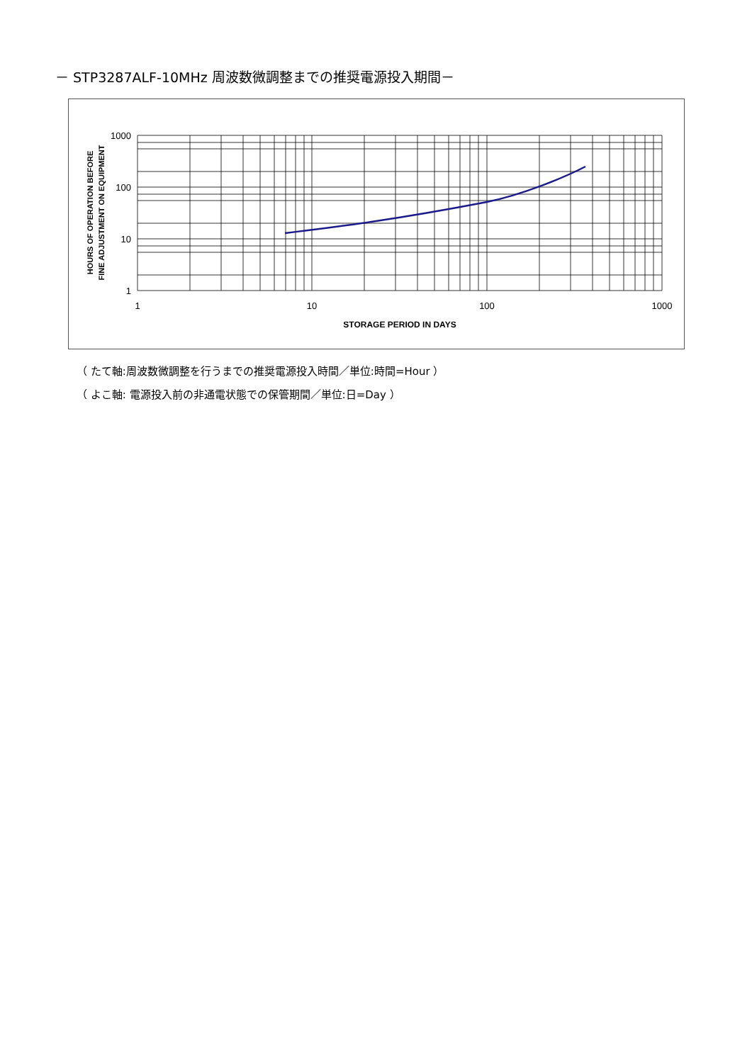－ STP3287ALF-10MHz 周波数微調整までの推奨電源投入期間－
1000
100
10
1
1
10
100
1000
STORAGE PERIOD IN DAYS
HOURS OF OPERATION BEFORE
FINE ADJUSTMENT ON EQUIPMENT
（ たて軸:周波数微調整を行うまでの推奨電源投入時間／単位:時間=Hour ）
（ よこ軸: 電源投入前の非通電状態での保管期間／単位:日=Day ）